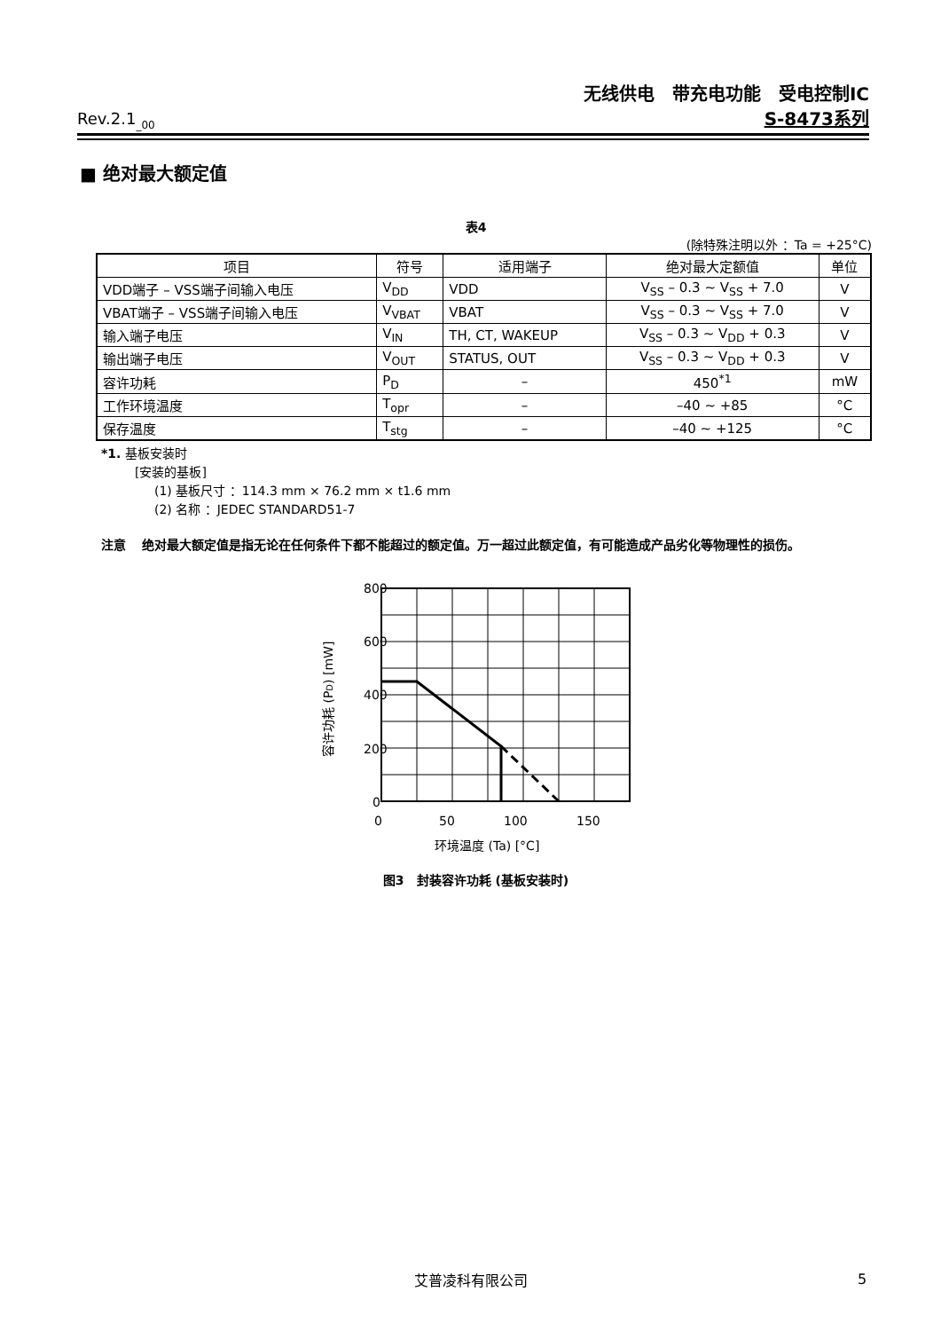无线供电　带充电功能　受电控制IC
Rev.2.1<sub>_00</sub> S-8473系列
■ 绝对最大额定值
表4
(除特殊注明以外 ：Ta = +25°C)
| 项目 | 符号 | 适用端子 | 绝对最大定额值 | 单位 |
| --- | --- | --- | --- | --- |
| VDD端子 – VSS端子间输入电压 | V<sub>DD</sub> | VDD | V<sub>SS</sub> – 0.3 ~ V<sub>SS</sub> + 7.0 | V |
| VBAT端子 – VSS端子间输入电压 | V<sub>VBAT</sub> | VBAT | V<sub>SS</sub> – 0.3 ~ V<sub>SS</sub> + 7.0 | V |
| 输入端子电压 | V<sub>IN</sub> | TH, CT, WAKEUP | V<sub>SS</sub> – 0.3 ~ V<sub>DD</sub> + 0.3 | V |
| 输出端子电压 | V<sub>OUT</sub> | STATUS, OUT | V<sub>SS</sub> – 0.3 ~ V<sub>DD</sub> + 0.3 | V |
| 容许功耗 | P<sub>D</sub> | – | 450<sup>*1</sup> | mW |
| 工作环境温度 | T<sub>opr</sub> | – | –40 ~ +85 | °C |
| 保存温度 | T<sub>stg</sub> | – | –40 ~ +125 | °C |
*1. 基板安装时
[安装的基板]
(1) 基板尺寸 ：114.3 mm × 76.2 mm × t1.6 mm
(2) 名称 ：JEDEC STANDARD51-7
注意 绝对最大额定值是指无论在任何条件下都不能超过的额定值。万一超过此额定值，有可能造成产品劣化等物理性的损伤。
800
600
400
200
0
0
50
100
150
环境温度 (Ta) [°C]
容许功耗 (PD) [mW]
图3　封装容许功耗 (基板安装时)
艾普凌科有限公司 5